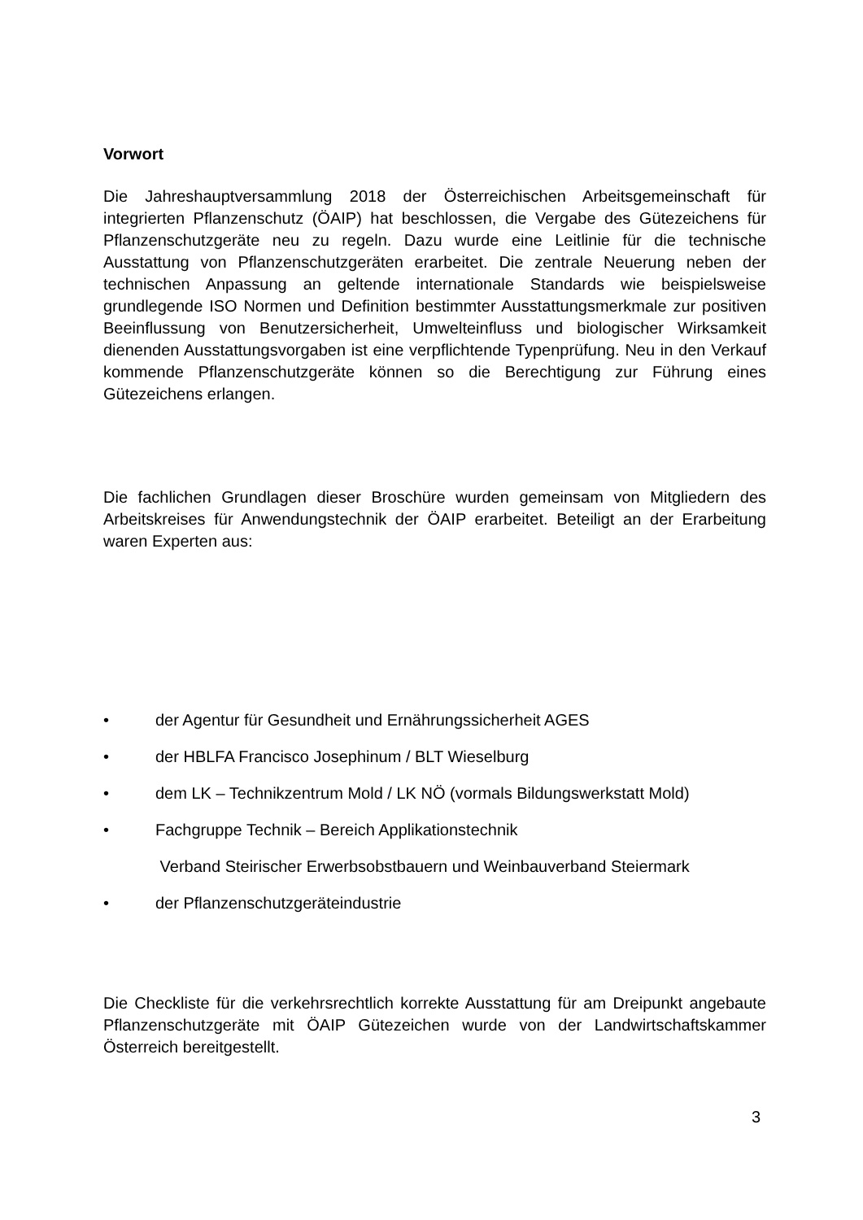Vorwort
Die Jahreshauptversammlung 2018 der Österreichischen Arbeitsgemeinschaft für integrierten Pflanzenschutz (ÖAIP) hat beschlossen, die Vergabe des Gütezeichens für Pflanzenschutzgeräte neu zu regeln. Dazu wurde eine Leitlinie für die technische Ausstattung von Pflanzenschutzgeräten erarbeitet. Die zentrale Neuerung neben der technischen Anpassung an geltende internationale Standards wie beispielsweise grundlegende ISO Normen und Definition bestimmter Ausstattungsmerkmale zur positiven Beeinflussung von Benutzersicherheit, Umwelteinfluss und biologischer Wirksamkeit dienenden Ausstattungsvorgaben ist eine verpflichtende Typenprüfung. Neu in den Verkauf kommende Pflanzenschutzgeräte können so die Berechtigung zur Führung eines Gütezeichens erlangen.
Die fachlichen Grundlagen dieser Broschüre wurden gemeinsam von Mitgliedern des Arbeitskreises für Anwendungstechnik der ÖAIP erarbeitet. Beteiligt an der Erarbeitung waren Experten aus:
• der Agentur für Gesundheit und Ernährungssicherheit AGES
• der HBLFA Francisco Josephinum / BLT Wieselburg
• dem LK – Technikzentrum Mold / LK NÖ (vormals Bildungswerkstatt Mold)
• Fachgruppe Technik – Bereich Applikationstechnik
Verband Steirischer Erwerbsobstbauern und Weinbauverband Steiermark
• der Pflanzenschutzgeräteindustrie
Die Checkliste für die verkehrsrechtlich korrekte Ausstattung für am Dreipunkt angebaute Pflanzenschutzgeräte mit ÖAIP Gütezeichen wurde von der Landwirtschaftskammer Österreich bereitgestellt.
3